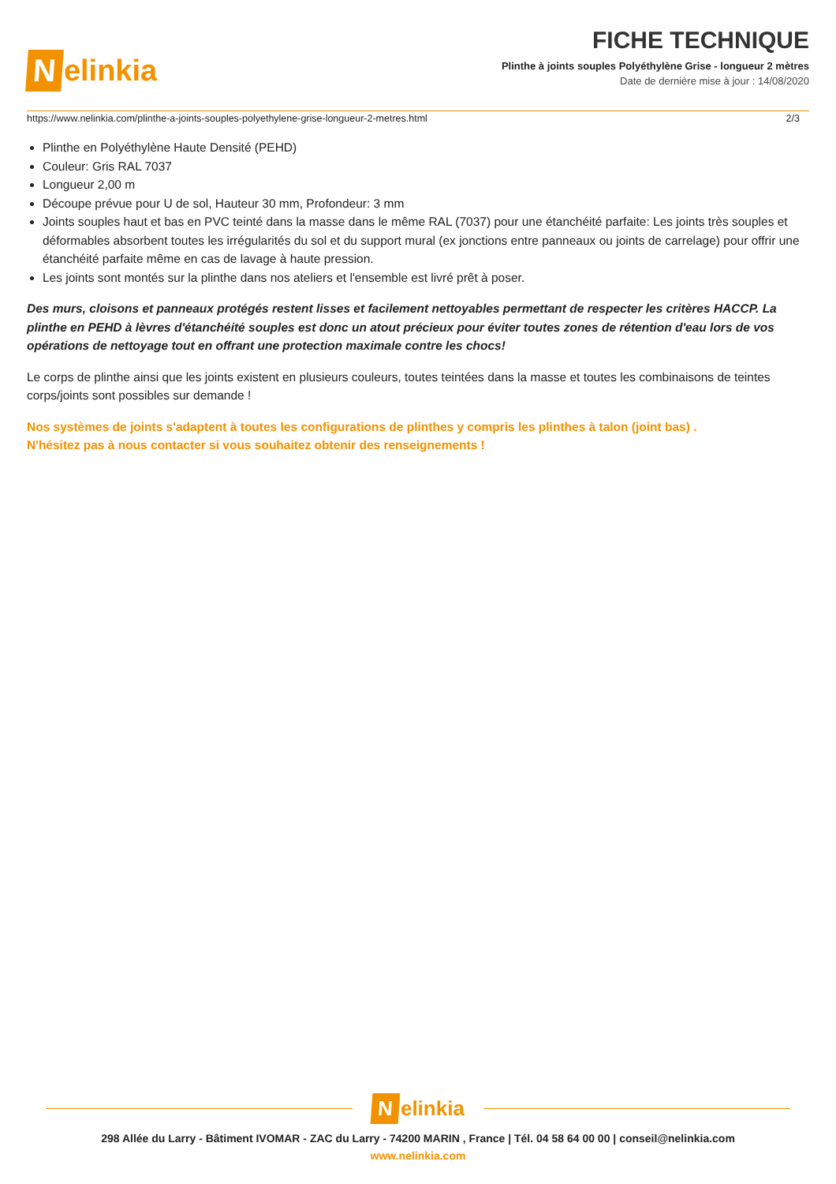Nelinkia
FICHE TECHNIQUE
Plinthe à joints souples Polyéthylène Grise - longueur 2 mètres
Date de dernière mise à jour : 14/08/2020
https://www.nelinkia.com/plinthe-a-joints-souples-polyethylene-grise-longueur-2-metres.html 2/3
Plinthe en Polyéthylène Haute Densité (PEHD)
Couleur: Gris RAL 7037
Longueur 2,00 m
Découpe prévue pour U de sol, Hauteur 30 mm, Profondeur: 3 mm
Joints souples haut et bas en PVC teinté dans la masse dans le même RAL (7037) pour une étanchéité parfaite: Les joints très souples et déformables absorbent toutes les irrégularités du sol et du support mural (ex jonctions entre panneaux ou joints de carrelage) pour offrir une étanchéité parfaite même en cas de lavage à haute pression.
Les joints sont montés sur la plinthe dans nos ateliers et l'ensemble est livré prêt à poser.
Des murs, cloisons et panneaux protégés restent lisses et facilement nettoyables permettant de respecter les critères HACCP. La plinthe en PEHD à lèvres d'étanchéité souples est donc un atout précieux pour éviter toutes zones de rétention d'eau lors de vos opérations de nettoyage tout en offrant une protection maximale contre les chocs!
Le corps de plinthe ainsi que les joints existent en plusieurs couleurs, toutes teintées dans la masse et toutes les combinaisons de teintes corps/joints sont possibles sur demande !
Nos systèmes de joints s'adaptent à toutes les configurations de plinthes y compris les plinthes à talon (joint bas) .
N'hésitez pas à nous contacter si vous souhaitez obtenir des renseignements !
Nelinkia
298 Allée du Larry - Bâtiment IVOMAR - ZAC du Larry - 74200 MARIN , France | Tél. 04 58 64 00 00 | conseil@nelinkia.com
www.nelinkia.com